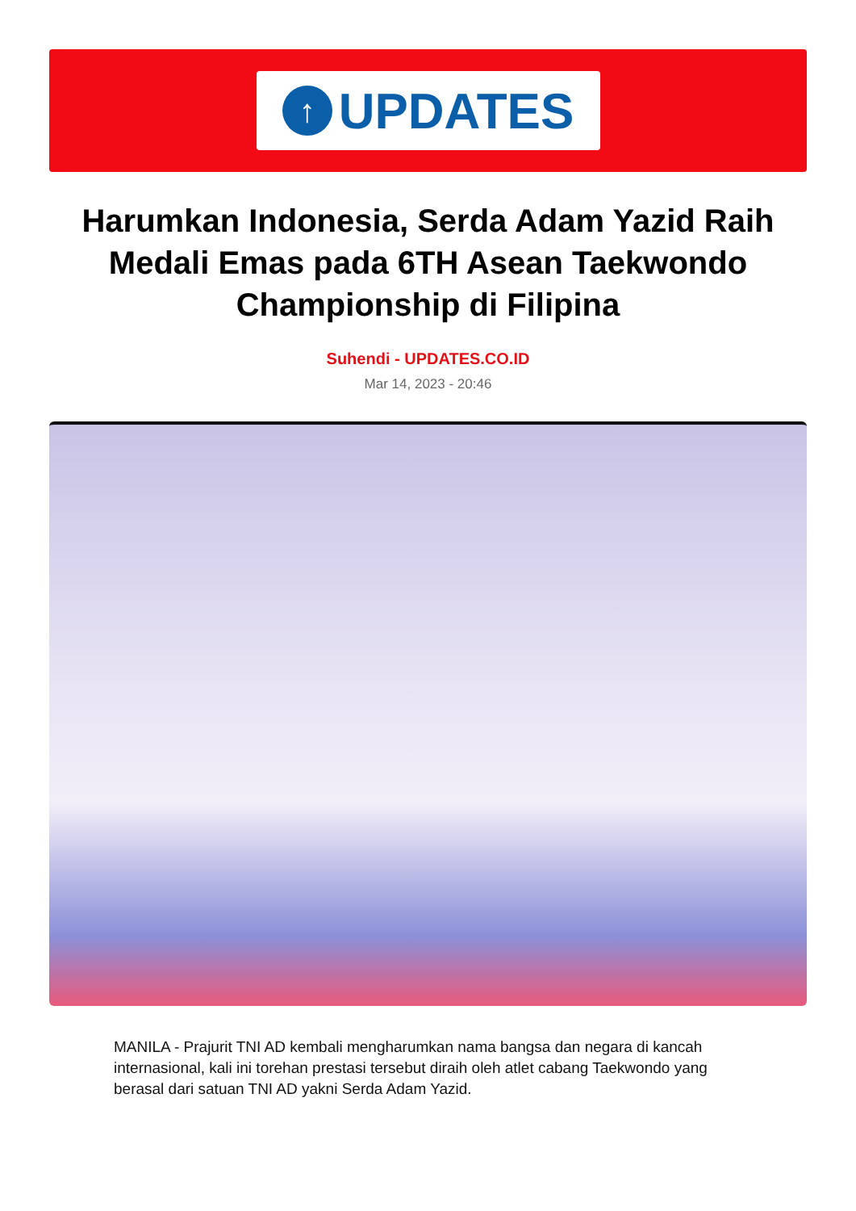↑
UPDATES
Harumkan Indonesia, Serda Adam Yazid Raih Medali Emas pada 6TH Asean Taekwondo Championship di Filipina
Suhendi - UPDATES.CO.ID
Mar 14, 2023 - 20:46
MANILA - Prajurit TNI AD kembali mengharumkan nama bangsa dan negara di kancah internasional, kali ini torehan prestasi tersebut diraih oleh atlet cabang Taekwondo yang berasal dari satuan TNI AD yakni Serda Adam Yazid.